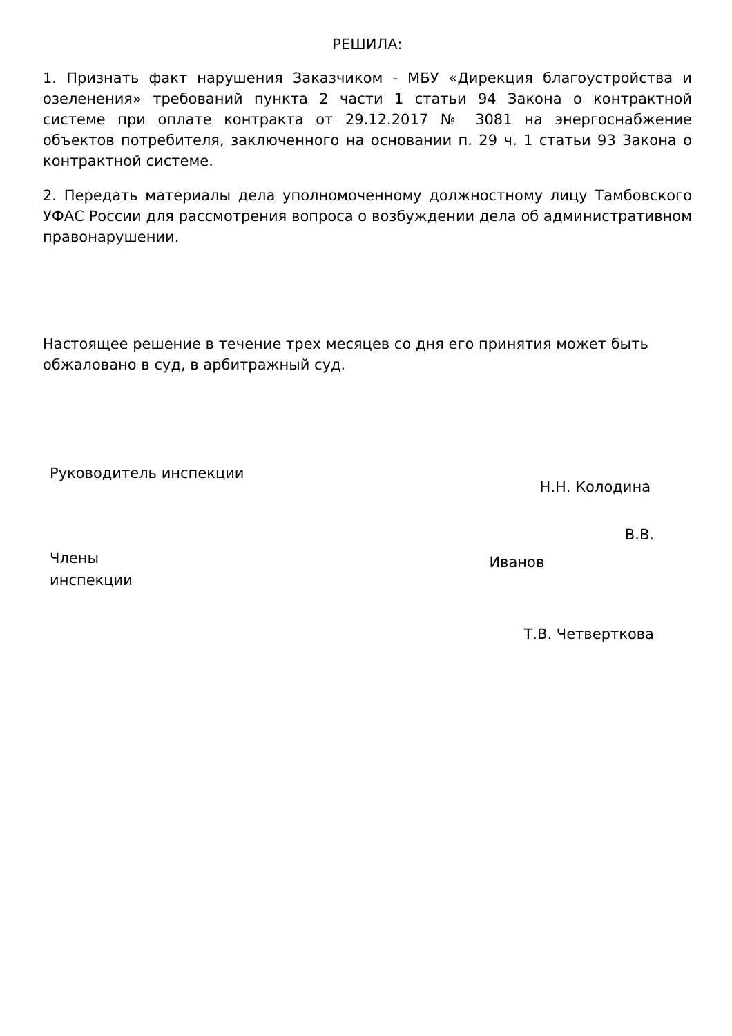РЕШИЛА:
1. Признать факт нарушения Заказчиком - МБУ «Дирекция благоустройства и озеленения» требований пункта 2 части 1 статьи 94 Закона о контрактной системе при оплате контракта от 29.12.2017 № 3081 на энергоснабжение объектов потребителя, заключенного на основании п. 29 ч. 1 статьи 93 Закона о контрактной системе.
2. Передать материалы дела уполномоченному должностному лицу Тамбовского УФАС России для рассмотрения вопроса о возбуждении дела об административном правонарушении.
Настоящее решение в течение трех месяцев со дня его принятия может быть обжаловано в суд, в арбитражный суд.
Руководитель инспекции
Н.Н. Колодина
Члены
инспекции
Иванов
В.В.
Т.В. Четверткова